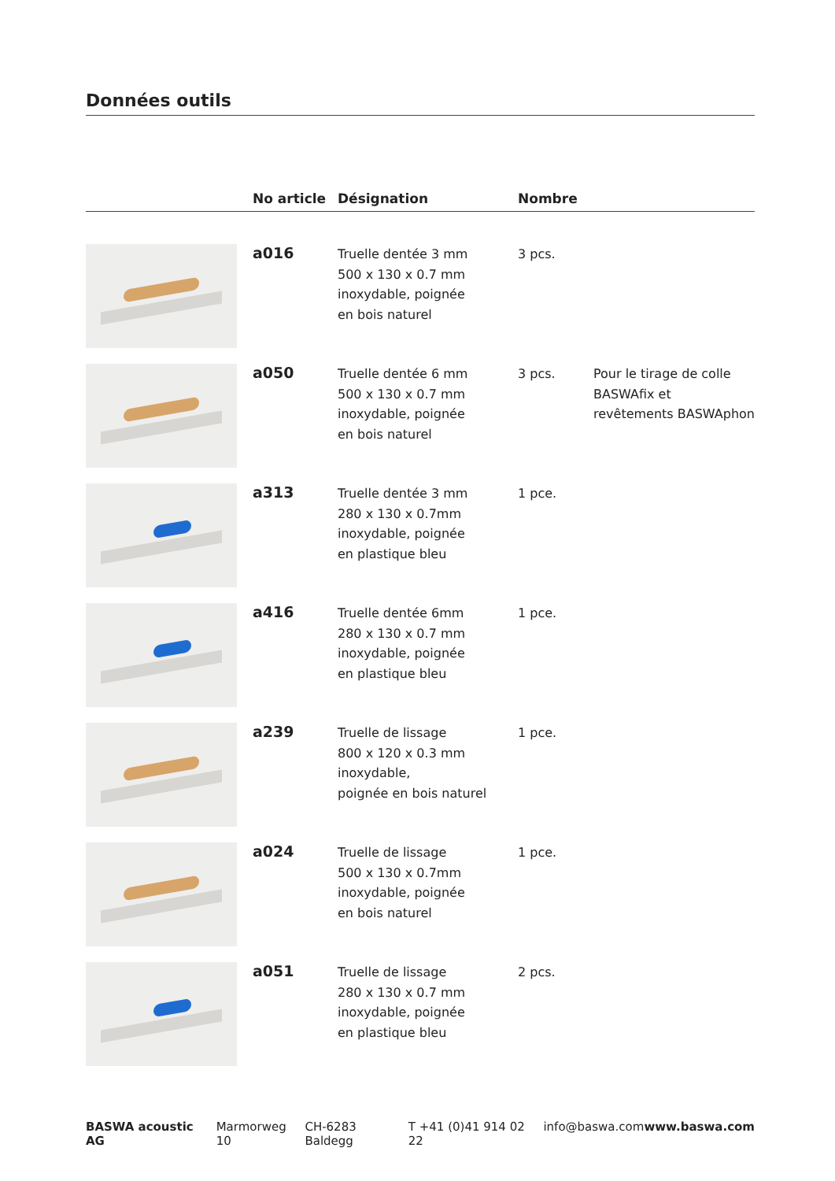Données outils
| | No article | Désignation | Nombre | |
| --- | --- | --- | --- | --- |
| | a016 | Truelle dentée 3 mm 500 x 130 x 0.7 mm inoxydable, poignée en bois naturel | 3 pcs. | |
| | a050 | Truelle dentée 6 mm 500 x 130 x 0.7 mm inoxydable, poignée en bois naturel | 3 pcs. | Pour le tirage de colle BASWAfix et revêtements BASWAphon |
| | a313 | Truelle dentée 3 mm 280 x 130 x 0.7mm inoxydable, poignée en plastique bleu | 1 pce. | |
| | a416 | Truelle dentée 6mm 280 x 130 x 0.7 mm inoxydable, poignée en plastique bleu | 1 pce. | |
| | a239 | Truelle de lissage 800 x 120 x 0.3 mm inoxydable, poignée en bois naturel | 1 pce. | |
| | a024 | Truelle de lissage 500 x 130 x 0.7mm inoxydable, poignée en bois naturel | 1 pce. | |
| | a051 | Truelle de lissage 280 x 130 x 0.7 mm inoxydable, poignée en plastique bleu | 2 pcs. | |
BASWA acoustic AG Marmorweg 10 CH-6283 Baldegg T +41 (0)41 914 02 22 info@baswa.com www.baswa.com